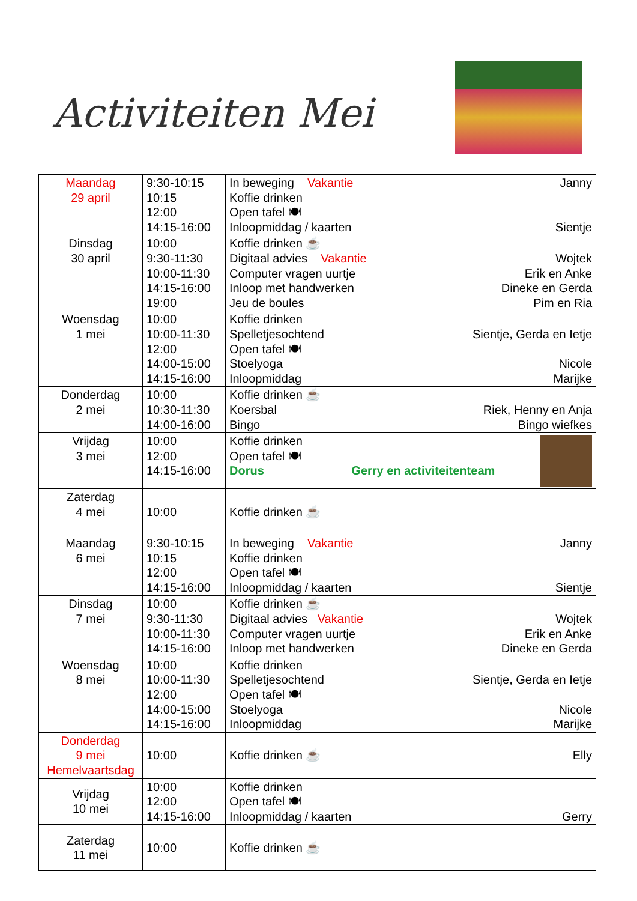Activiteiten Mei
| Maandag 29 april | 9:30-10:15 10:15 12:00 14:15-16:00 | In beweging Vakantie Janny Koffie drinken Open tafel 🍽 Inloopmiddag / kaarten Sientje |
| Dinsdag 30 april | 10:00 9:30-11:30 10:00-11:30 14:15-16:00 19:00 | Koffie drinken ☕ Digitaal advies Vakantie Wojtek Computer vragen uurtje Erik en Anke Inloop met handwerken Dineke en Gerda Jeu de boules Pim en Ria |
| Woensdag 1 mei | 10:00 10:00-11:30 12:00 14:00-15:00 14:15-16:00 | Koffie drinken Spelletjesochtend Sientje, Gerda en Ietje Open tafel 🍽 Stoelyoga Nicole Inloopmiddag Marijke |
| Donderdag 2 mei | 10:00 10:30-11:30 14:00-16:00 | Koffie drinken ☕ Koersbal Riek, Henny en Anja Bingo Bingo wiefkes |
| Vrijdag 3 mei | 10:00 12:00 14:15-16:00 | Koffie drinken Open tafel 🍽 Dorus Gerry en activiteitenteam |
| Zaterdag 4 mei | 10:00 | Koffie drinken ☕ |
| Maandag 6 mei | 9:30-10:15 10:15 12:00 14:15-16:00 | In beweging Vakantie Janny Koffie drinken Open tafel 🍽 Inloopmiddag / kaarten Sientje |
| Dinsdag 7 mei | 10:00 9:30-11:30 10:00-11:30 14:15-16:00 | Koffie drinken ☕ Digitaal advies Vakantie Wojtek Computer vragen uurtje Erik en Anke Inloop met handwerken Dineke en Gerda |
| Woensdag 8 mei | 10:00 10:00-11:30 12:00 14:00-15:00 14:15-16:00 | Koffie drinken Spelletjesochtend Sientje, Gerda en Ietje Open tafel 🍽 Stoelyoga Nicole Inloopmiddag Marijke |
| Donderdag 9 mei Hemelvaartsdag | 10:00 | Koffie drinken ☕ Elly |
| Vrijdag 10 mei | 10:00 12:00 14:15-16:00 | Koffie drinken Open tafel 🍽 Inloopmiddag / kaarten Gerry |
| Zaterdag 11 mei | 10:00 | Koffie drinken ☕ |